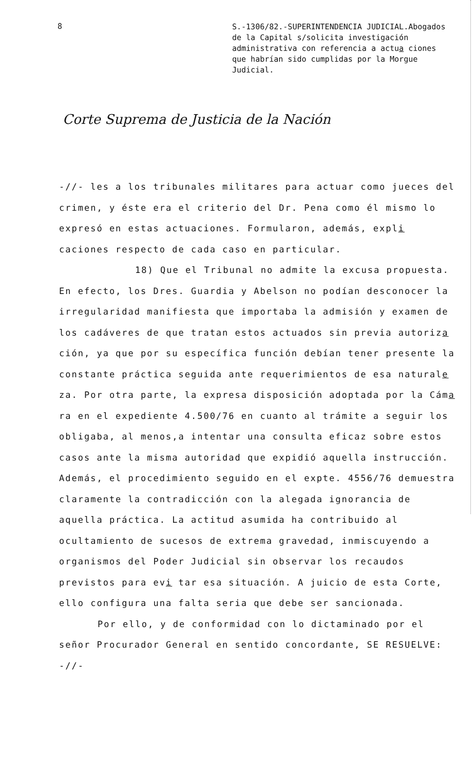8
S.-1306/82.-SUPERINTENDENCIA JUDICIAL.Abogados de la Capital s/solicita investigación administrativa con referencia a actua ciones que habrían sido cumplidas por la Morgue Judicial.
Corte Suprema de Justicia de la Nación
-//- les a los tribunales militares para actuar como jueces del crimen, y éste era el criterio del Dr. Pena como él mismo lo expresó en estas actuaciones. Formularon, además, expli caciones respecto de cada caso en particular.
18) Que el Tribunal no admite la excusa propuesta. En efecto, los Dres. Guardia y Abelson no podían desconocer la irregularidad manifiesta que importaba la admisión y examen de los cadáveres de que tratan estos actuados sin previa autoriza ción, ya que por su específica función debían tener presente la constante práctica seguida ante requerimientos de esa naturale za. Por otra parte, la expresa disposición adoptada por la Cáma ra en el expediente 4.500/76 en cuanto al trámite a seguir los obligaba, al menos,a intentar una consulta eficaz sobre estos casos ante la misma autoridad que expidió aquella instrucción. Además, el procedimiento seguido en el expte. 4556/76 demuestra claramente la contradicción con la alegada ignorancia de aquella práctica. La actitud asumida ha contribuido al ocultamiento de sucesos de extrema gravedad, inmiscuyendo a organismos del Poder Judicial sin observar los recaudos previstos para evi tar esa situación. A juicio de esta Corte, ello configura una falta seria que debe ser sancionada.
Por ello, y de conformidad con lo dictaminado por el señor Procurador General en sentido concordante, SE RESUELVE:
-//-